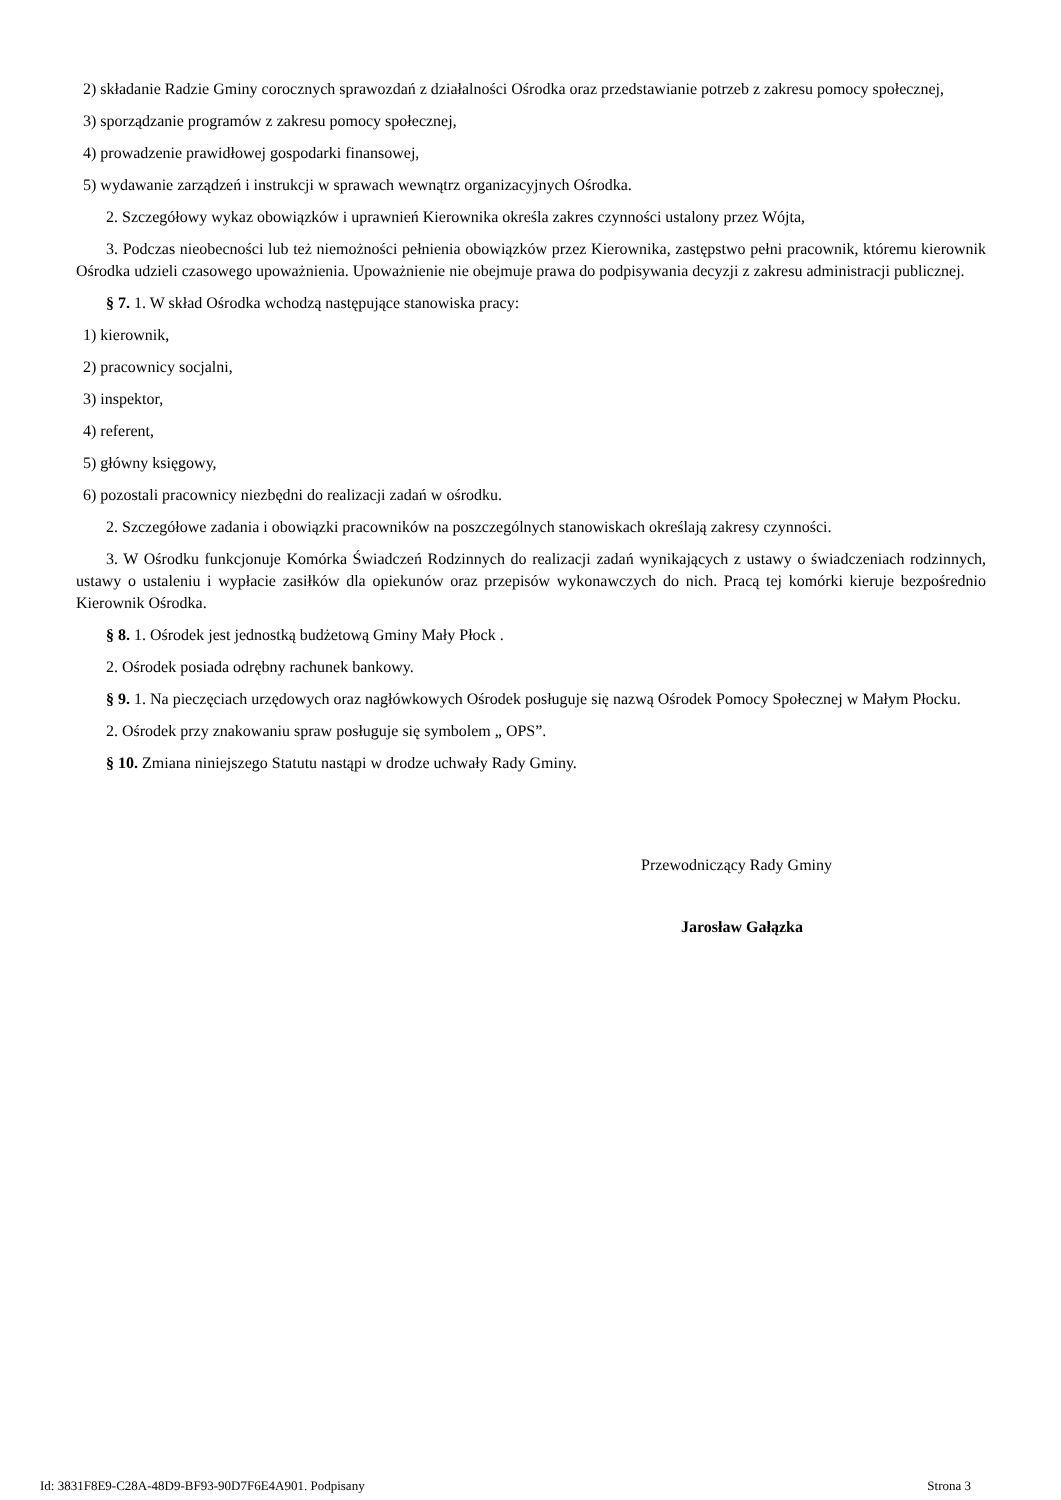2) składanie Radzie Gminy corocznych sprawozdań z działalności Ośrodka oraz przedstawianie potrzeb z zakresu pomocy społecznej,
3) sporządzanie programów z zakresu pomocy społecznej,
4) prowadzenie prawidłowej gospodarki finansowej,
5) wydawanie zarządzeń i instrukcji w sprawach wewnątrz organizacyjnych Ośrodka.
2. Szczegółowy wykaz obowiązków i uprawnień Kierownika określa zakres czynności ustalony przez Wójta,
3. Podczas nieobecności lub też niemożności pełnienia obowiązków przez Kierownika, zastępstwo pełni pracownik, któremu kierownik Ośrodka udzieli czasowego upoważnienia. Upoważnienie nie obejmuje prawa do podpisywania decyzji z zakresu administracji publicznej.
§ 7. 1. W skład Ośrodka wchodzą następujące stanowiska pracy:
1) kierownik,
2) pracownicy socjalni,
3) inspektor,
4) referent,
5) główny księgowy,
6) pozostali pracownicy niezbędni do realizacji zadań w ośrodku.
2. Szczegółowe zadania i obowiązki pracowników na poszczególnych stanowiskach określają zakresy czynności.
3. W Ośrodku funkcjonuje Komórka Świadczeń Rodzinnych do realizacji zadań wynikających z ustawy o świadczeniach rodzinnych, ustawy o ustaleniu i wypłacie zasiłków dla opiekunów oraz przepisów wykonawczych do nich. Pracą tej komórki kieruje bezpośrednio Kierownik Ośrodka.
§ 8. 1. Ośrodek jest jednostką budżetową Gminy Mały Płock .
2. Ośrodek posiada odrębny rachunek bankowy.
§ 9. 1. Na pieczęciach urzędowych oraz nagłówkowych Ośrodek posługuje się nazwą Ośrodek Pomocy Społecznej w Małym Płocku.
2. Ośrodek przy znakowaniu spraw posługuje się symbolem „ OPS”.
§ 10. Zmiana niniejszego Statutu nastąpi w drodze uchwały Rady Gminy.
Przewodniczący Rady Gminy
Jarosław Gałązka
Id: 3831F8E9-C28A-48D9-BF93-90D7F6E4A901. Podpisany Strona 3